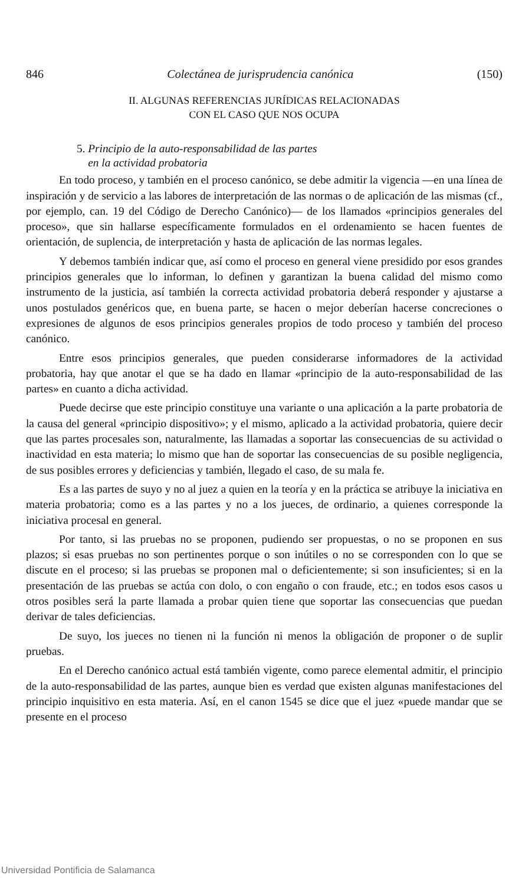846 Colectánea de jurisprudencia canónica (150)
II. ALGUNAS REFERENCIAS JURÍDICAS RELACIONADAS
CON EL CASO QUE NOS OCUPA
5. Principio de la auto-responsabilidad de las partes
en la actividad probatoria
En todo proceso, y también en el proceso canónico, se debe admitir la vigencia —en una línea de inspiración y de servicio a las labores de interpretación de las normas o de aplicación de las mismas (cf., por ejemplo, can. 19 del Código de Derecho Canónico)— de los llamados «principios generales del proceso», que sin hallarse específicamente formulados en el ordenamiento se hacen fuentes de orientación, de suplencia, de interpretación y hasta de aplicación de las normas legales.
Y debemos también indicar que, así como el proceso en general viene presidido por esos grandes principios generales que lo informan, lo definen y garantizan la buena calidad del mismo como instrumento de la justicia, así también la correcta actividad probatoria deberá responder y ajustarse a unos postulados genéricos que, en buena parte, se hacen o mejor deberían hacerse concreciones o expresiones de algunos de esos principios generales propios de todo proceso y también del proceso canónico.
Entre esos principios generales, que pueden considerarse informadores de la actividad probatoria, hay que anotar el que se ha dado en llamar «principio de la auto-responsabilidad de las partes» en cuanto a dicha actividad.
Puede decirse que este principio constituye una variante o una aplicación a la parte probatoria de la causa del general «principio dispositivo»; y el mismo, aplicado a la actividad probatoria, quiere decir que las partes procesales son, naturalmente, las llamadas a soportar las consecuencias de su actividad o inactividad en esta materia; lo mismo que han de soportar las consecuencias de su posible negligencia, de sus posibles errores y deficiencias y también, llegado el caso, de su mala fe.
Es a las partes de suyo y no al juez a quien en la teoría y en la práctica se atribuye la iniciativa en materia probatoria; como es a las partes y no a los jueces, de ordinario, a quienes corresponde la iniciativa procesal en general.
Por tanto, si las pruebas no se proponen, pudiendo ser propuestas, o no se proponen en sus plazos; si esas pruebas no son pertinentes porque o son inútiles o no se corresponden con lo que se discute en el proceso; si las pruebas se proponen mal o deficientemente; si son insuficientes; si en la presentación de las pruebas se actúa con dolo, o con engaño o con fraude, etc.; en todos esos casos u otros posibles será la parte llamada a probar quien tiene que soportar las consecuencias que puedan derivar de tales deficiencias.
De suyo, los jueces no tienen ni la función ni menos la obligación de proponer o de suplir pruebas.
En el Derecho canónico actual está también vigente, como parece elemental admitir, el principio de la auto-responsabilidad de las partes, aunque bien es verdad que existen algunas manifestaciones del principio inquisitivo en esta materia. Así, en el canon 1545 se dice que el juez «puede mandar que se presente en el proceso
Universidad Pontificia de Salamanca